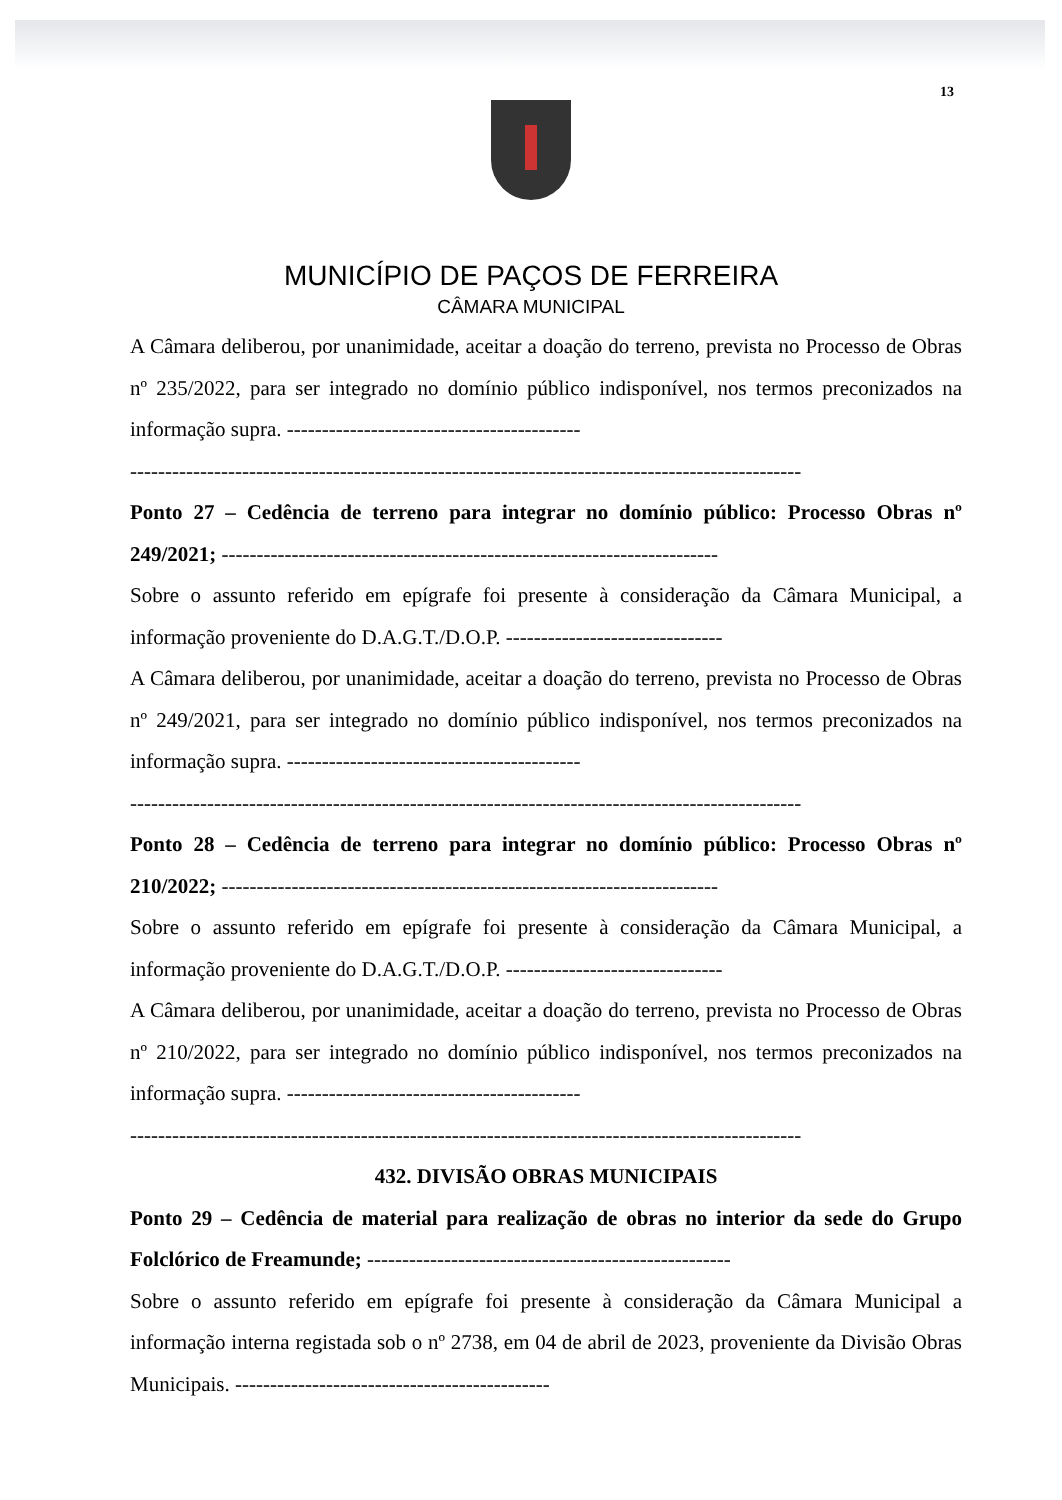13
MUNICÍPIO DE PAÇOS DE FERREIRA
CÂMARA MUNICIPAL
A Câmara deliberou, por unanimidade, aceitar a doação do terreno, prevista no Processo de Obras nº 235/2022, para ser integrado no domínio público indisponível, nos termos preconizados na informação supra. ------------------------------------------
------------------------------------------------------------------------------------------------
Ponto 27 – Cedência de terreno para integrar no domínio público: Processo Obras nº 249/2021; -----------------------------------------------------------------------
Sobre o assunto referido em epígrafe foi presente à consideração da Câmara Municipal, a informação proveniente do D.A.G.T./D.O.P. -------------------------------
A Câmara deliberou, por unanimidade, aceitar a doação do terreno, prevista no Processo de Obras nº 249/2021, para ser integrado no domínio público indisponível, nos termos preconizados na informação supra. ------------------------------------------
------------------------------------------------------------------------------------------------
Ponto 28 – Cedência de terreno para integrar no domínio público: Processo Obras nº 210/2022; -----------------------------------------------------------------------
Sobre o assunto referido em epígrafe foi presente à consideração da Câmara Municipal, a informação proveniente do D.A.G.T./D.O.P. -------------------------------
A Câmara deliberou, por unanimidade, aceitar a doação do terreno, prevista no Processo de Obras nº 210/2022, para ser integrado no domínio público indisponível, nos termos preconizados na informação supra. ------------------------------------------
------------------------------------------------------------------------------------------------
432. DIVISÃO OBRAS MUNICIPAIS
Ponto 29 – Cedência de material para realização de obras no interior da sede do Grupo Folclórico de Freamunde; ----------------------------------------------------
Sobre o assunto referido em epígrafe foi presente à consideração da Câmara Municipal a informação interna registada sob o nº 2738, em 04 de abril de 2023, proveniente da Divisão Obras Municipais. ---------------------------------------------